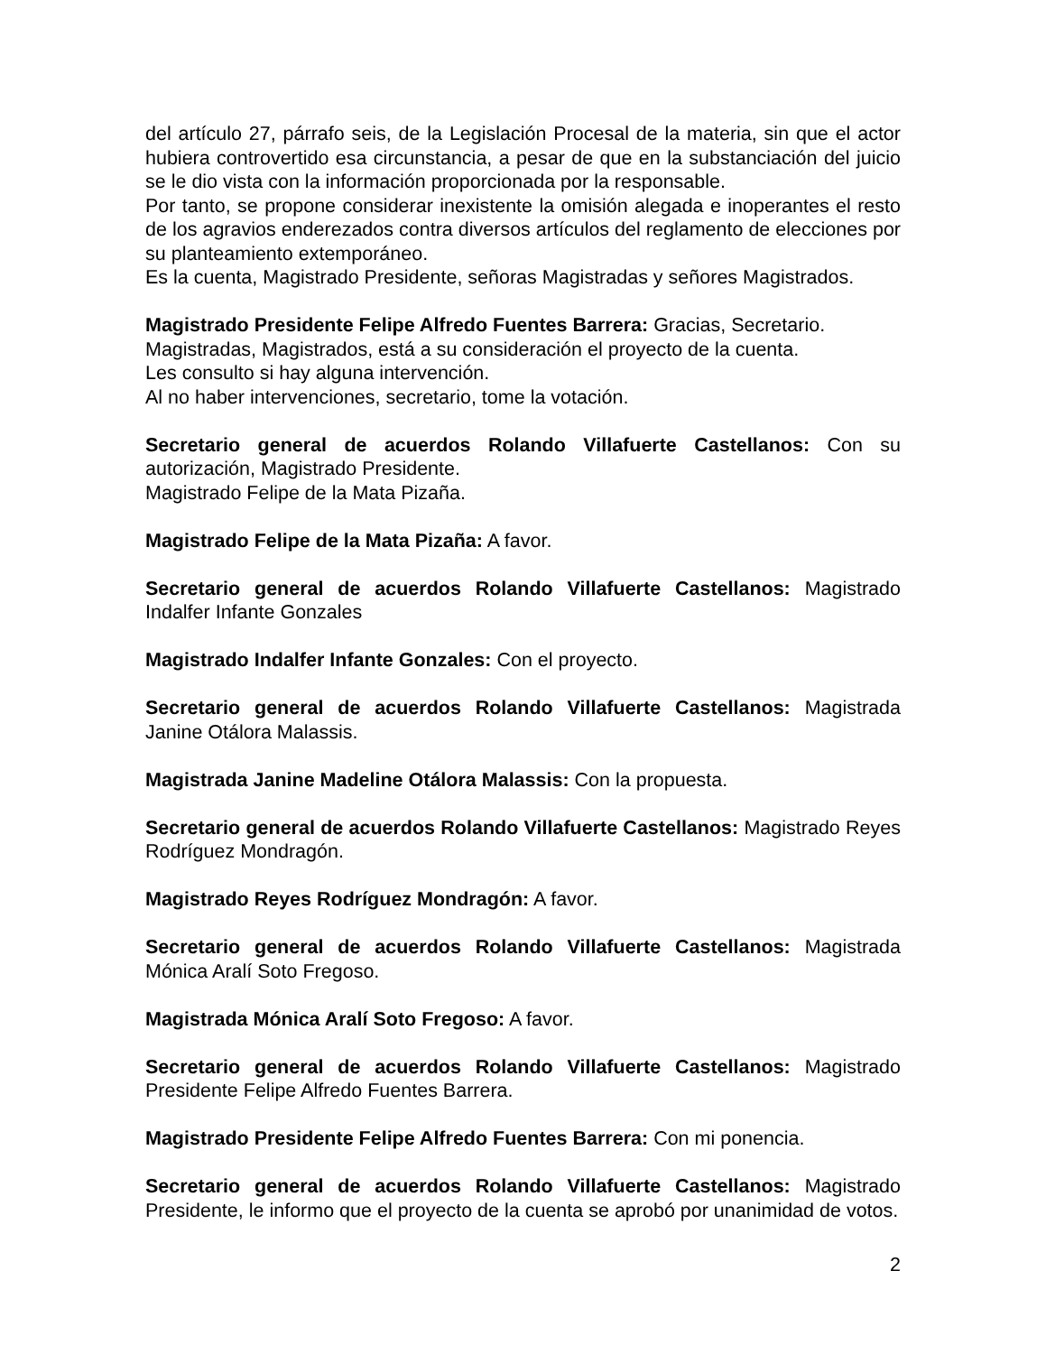del artículo 27, párrafo seis, de la Legislación Procesal de la materia, sin que el actor hubiera controvertido esa circunstancia, a pesar de que en la substanciación del juicio se le dio vista con la información proporcionada por la responsable.
Por tanto, se propone considerar inexistente la omisión alegada e inoperantes el resto de los agravios enderezados contra diversos artículos del reglamento de elecciones por su planteamiento extemporáneo.
Es la cuenta, Magistrado Presidente, señoras Magistradas y señores Magistrados.
Magistrado Presidente Felipe Alfredo Fuentes Barrera: Gracias, Secretario.
Magistradas, Magistrados, está a su consideración el proyecto de la cuenta.
Les consulto si hay alguna intervención.
Al no haber intervenciones, secretario, tome la votación.
Secretario general de acuerdos Rolando Villafuerte Castellanos: Con su autorización, Magistrado Presidente.
Magistrado Felipe de la Mata Pizaña.
Magistrado Felipe de la Mata Pizaña: A favor.
Secretario general de acuerdos Rolando Villafuerte Castellanos: Magistrado Indalfer Infante Gonzales
Magistrado Indalfer Infante Gonzales: Con el proyecto.
Secretario general de acuerdos Rolando Villafuerte Castellanos: Magistrada Janine Otálora Malassis.
Magistrada Janine Madeline Otálora Malassis: Con la propuesta.
Secretario general de acuerdos Rolando Villafuerte Castellanos: Magistrado Reyes Rodríguez Mondragón.
Magistrado Reyes Rodríguez Mondragón: A favor.
Secretario general de acuerdos Rolando Villafuerte Castellanos: Magistrada Mónica Aralí Soto Fregoso.
Magistrada Mónica Aralí Soto Fregoso: A favor.
Secretario general de acuerdos Rolando Villafuerte Castellanos: Magistrado Presidente Felipe Alfredo Fuentes Barrera.
Magistrado Presidente Felipe Alfredo Fuentes Barrera: Con mi ponencia.
Secretario general de acuerdos Rolando Villafuerte Castellanos: Magistrado Presidente, le informo que el proyecto de la cuenta se aprobó por unanimidad de votos.
2